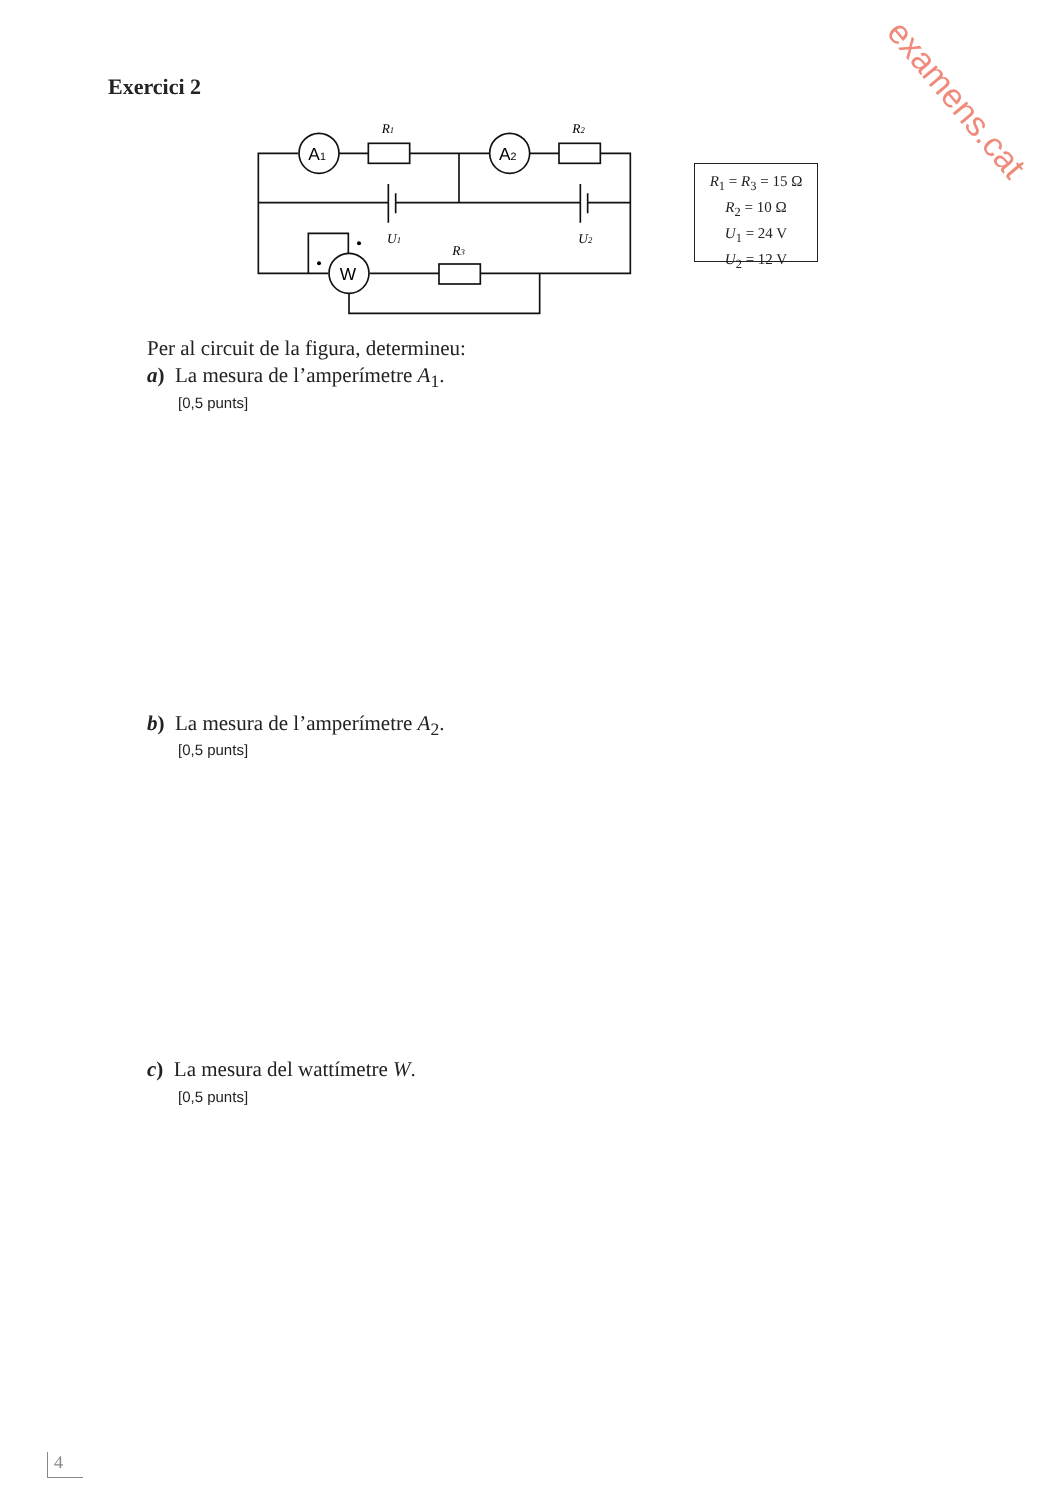examens.cat
Exercici 2
A1
A2
W
R1
R2
R3
U1
U2
R<sub>1</sub> = R<sub>3</sub> = 15 Ω
R<sub>2</sub> = 10 Ω
U<sub>1</sub> = 24 V
U<sub>2</sub> = 12 V
Per al circuit de la figura, determineu:
a) La mesura de l’amperímetre A<sub>1</sub>.
[0,5 punts]
b) La mesura de l’amperímetre A<sub>2</sub>.
[0,5 punts]
c) La mesura del wattímetre W.
[0,5 punts]
4